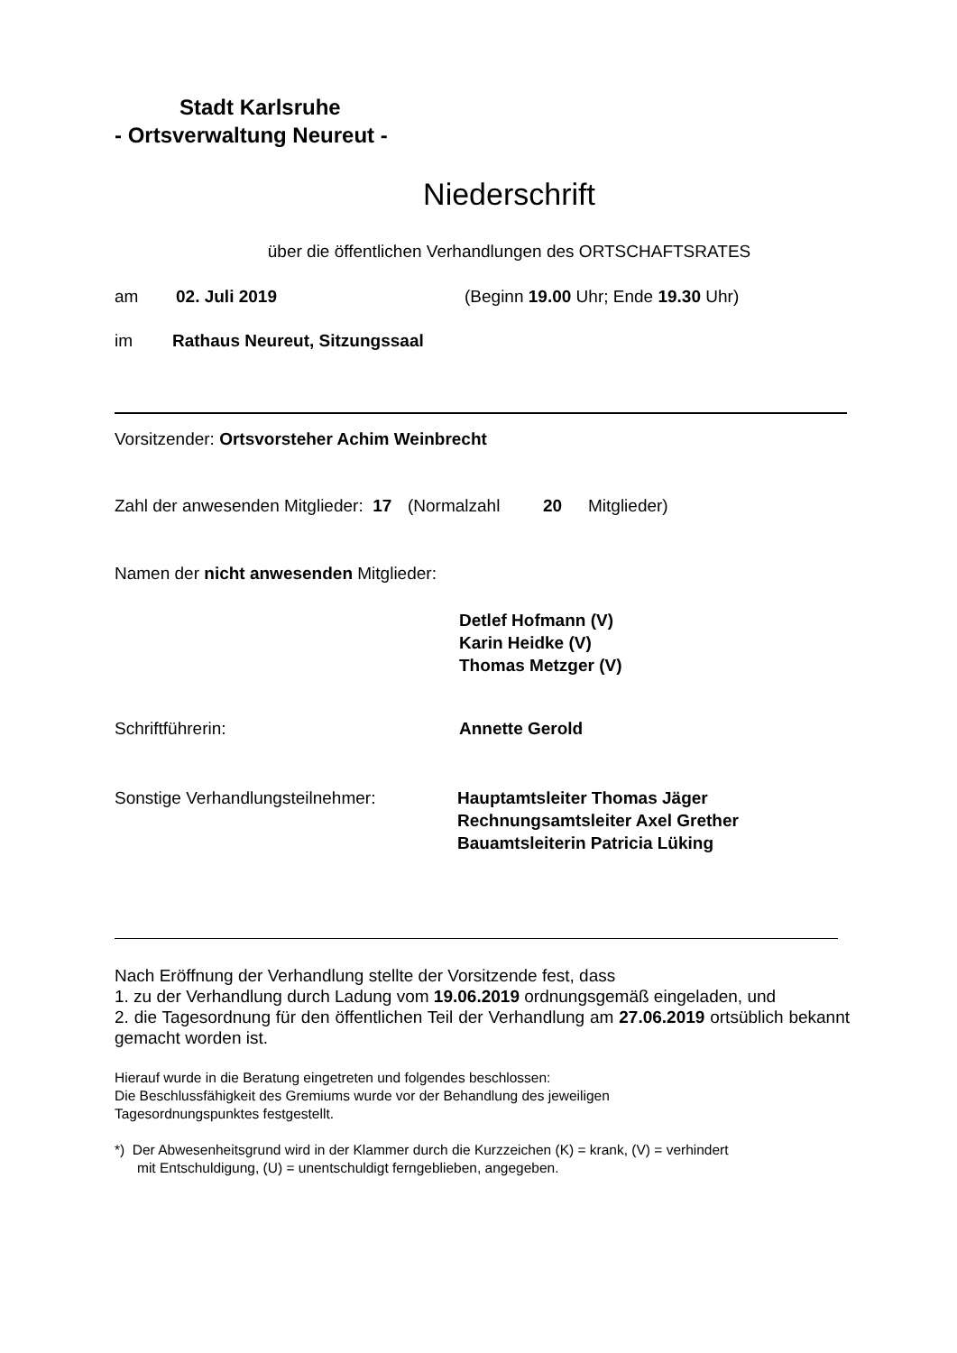Stadt Karlsruhe
- Ortsverwaltung Neureut -
Niederschrift
über die öffentlichen Verhandlungen des ORTSCHAFTSRATES
am 02. Juli 2019 (Beginn 19.00 Uhr; Ende 19.30 Uhr)
im Rathaus Neureut, Sitzungssaal
Vorsitzender: Ortsvorsteher Achim Weinbrecht
Zahl der anwesenden Mitglieder: 17 (Normalzahl 20 Mitglieder)
Namen der nicht anwesenden Mitglieder:
Detlef Hofmann (V)
Karin Heidke (V)
Thomas Metzger (V)
Schriftführerin: Annette Gerold
Sonstige Verhandlungsteilnehmer: Hauptamtsleiter Thomas Jäger
Rechnungsamtsleiter Axel Grether
Bauamtsleiterin Patricia Lüking
Nach Eröffnung der Verhandlung stellte der Vorsitzende fest, dass
1. zu der Verhandlung durch Ladung vom 19.06.2019 ordnungsgemäß eingeladen, und
2. die Tagesordnung für den öffentlichen Teil der Verhandlung am 27.06.2019 ortsüblich bekannt gemacht worden ist.
Hierauf wurde in die Beratung eingetreten und folgendes beschlossen:
Die Beschlussfähigkeit des Gremiums wurde vor der Behandlung des jeweiligen
Tagesordnungspunktes festgestellt.
*) Der Abwesenheitsgrund wird in der Klammer durch die Kurzzeichen (K) = krank, (V) = verhindert
mit Entschuldigung, (U) = unentschuldigt ferngeblieben, angegeben.